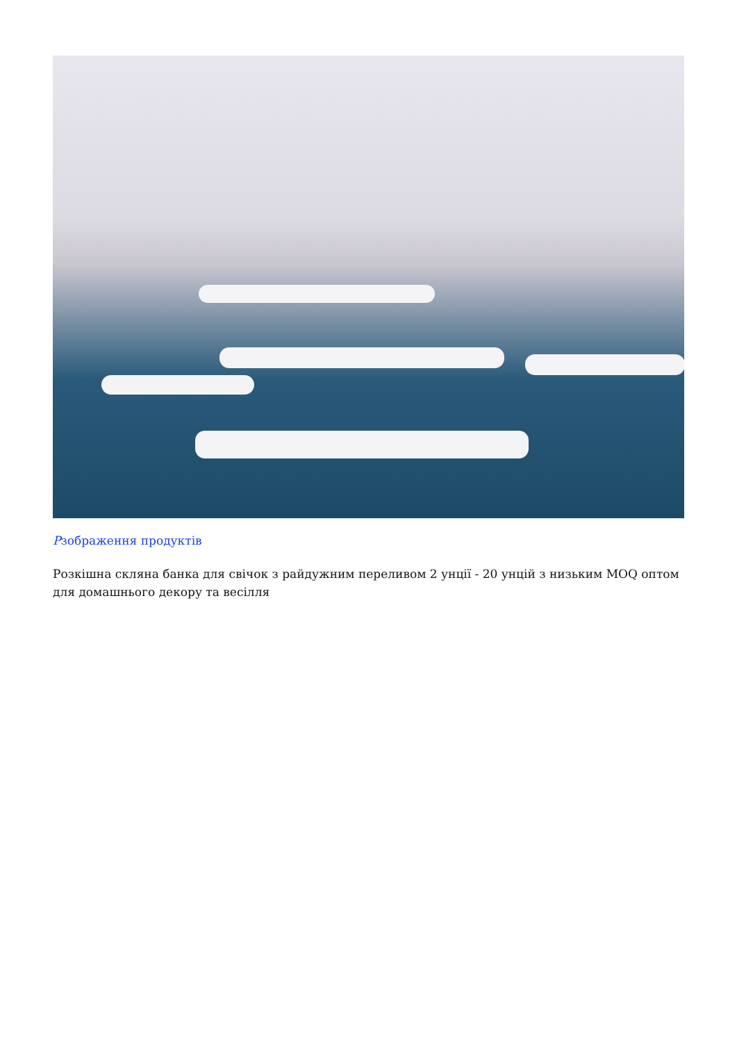Рзображення продуктів
Розкішна скляна банка для свічок з райдужним переливом 2 унції - 20 унцій з низьким MOQ оптом для домашнього декору та весілля